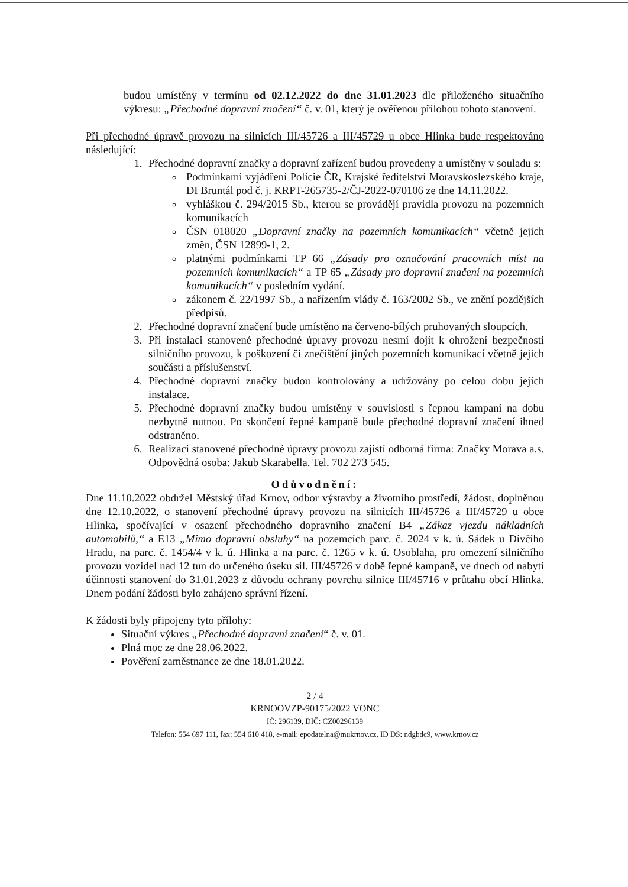budou umístěny v termínu od 02.12.2022 do dne 31.01.2023 dle přiloženého situačního výkresu: „Přechodné dopravní značení“ č. v. 01, který je ověřenou přílohou tohoto stanovení.
Při přechodné úpravě provozu na silnicích III/45726 a III/45729 u obce Hlinka bude respektováno následující:
1. Přechodné dopravní značky a dopravní zařízení budou provedeny a umístěny v souladu s:
Podmínkami vyjádření Policie ČR, Krajské ředitelství Moravskoslezského kraje, DI Bruntál pod č. j. KRPT-265735-2/ČJ-2022-070106 ze dne 14.11.2022.
vyhláškou č. 294/2015 Sb., kterou se provádějí pravidla provozu na pozemních komunikacích
ČSN 018020 „Dopravní značky na pozemních komunikacích“ včetně jejich změn, ČSN 12899-1, 2.
platnými podmínkami TP 66 „Zásady pro označování pracovních míst na pozemních komunikacích“ a TP 65 „Zásady pro dopravní značení na pozemních komunikacích“ v posledním vydání.
zákonem č. 22/1997 Sb., a nařízením vlády č. 163/2002 Sb., ve znění pozdějších předpisů.
2. Přechodné dopravní značení bude umístěno na červeno-bílých pruhovaných sloupcích.
3. Při instalaci stanovené přechodné úpravy provozu nesmí dojít k ohrožení bezpečnosti silničního provozu, k poškození či znečištění jiných pozemních komunikací včetně jejich součásti a příslušenství.
4. Přechodné dopravní značky budou kontrolovány a udržovány po celou dobu jejich instalace.
5. Přechodné dopravní značky budou umístěny v souvislosti s řepnou kampaní na dobu nezbytně nutnou. Po skončení řepné kampaně bude přechodné dopravní značení ihned odstraněno.
6. Realizaci stanovené přechodné úpravy provozu zajistí odborná firma: Značky Morava a.s. Odpovědná osoba: Jakub Skarabella. Tel. 702 273 545.
Odůvodnění:
Dne 11.10.2022 obdržel Městský úřad Krnov, odbor výstavby a životního prostředí, žádost, doplněnou dne 12.10.2022, o stanovení přechodné úpravy provozu na silnicích III/45726 a III/45729 u obce Hlinka, spočívající v osazení přechodného dopravního značení B4 „Zákaz vjezdu nákladních automobilů,“ a E13 „Mimo dopravní obsluhy“ na pozemcích parc. č. 2024 v k. ú. Sádek u Dívčího Hradu, na parc. č. 1454/4 v k. ú. Hlinka a na parc. č. 1265 v k. ú. Osoblaha, pro omezení silničního provozu vozidel nad 12 tun do určeného úseku sil. III/45726 v době řepné kampaně, ve dnech od nabytí účinnosti stanovení do 31.01.2023 z důvodu ochrany povrchu silnice III/45716 v průtahu obcí Hlinka. Dnem podání žádosti bylo zahájeno správní řízení.
K žádosti byly připojeny tyto přílohy:
Situační výkres „Přechodné dopravní značení“ č. v. 01.
Plná moc ze dne 28.06.2022.
Pověření zaměstnance ze dne 18.01.2022.
2 / 4
KRNOOVZP-90175/2022 VONC
IČ: 296139, DIČ: CZ00296139
Telefon: 554 697 111, fax: 554 610 418, e-mail: epodatelna@mukrnov.cz, ID DS: ndgbdc9, www.krnov.cz